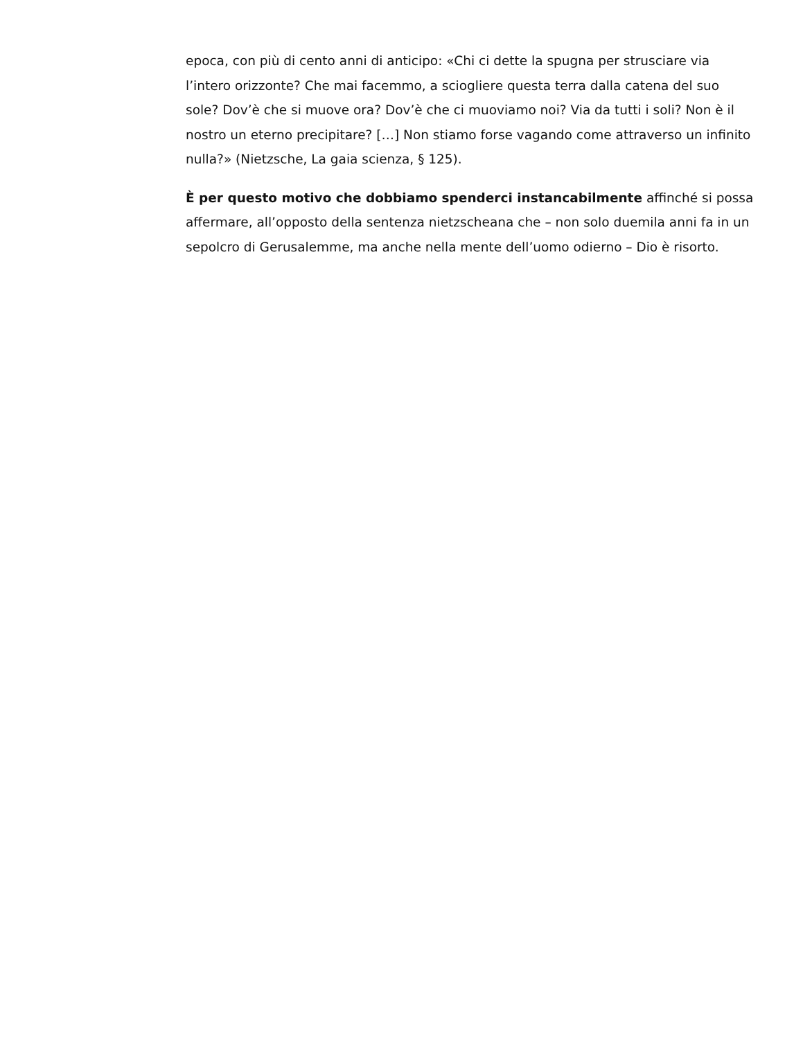epoca, con più di cento anni di anticipo: «Chi ci dette la spugna per strusciare via l’intero orizzonte? Che mai facemmo, a sciogliere questa terra dalla catena del suo sole? Dov’è che si muove ora? Dov’è che ci muoviamo noi? Via da tutti i soli? Non è il nostro un eterno precipitare? […] Non stiamo forse vagando come attraverso un infinito nulla?» (Nietzsche, La gaia scienza, § 125).
È per questo motivo che dobbiamo spenderci instancabilmente affinché si possa affermare, all’opposto della sentenza nietzscheana che – non solo duemila anni fa in un sepolcro di Gerusalemme, ma anche nella mente dell’uomo odierno – Dio è risorto.